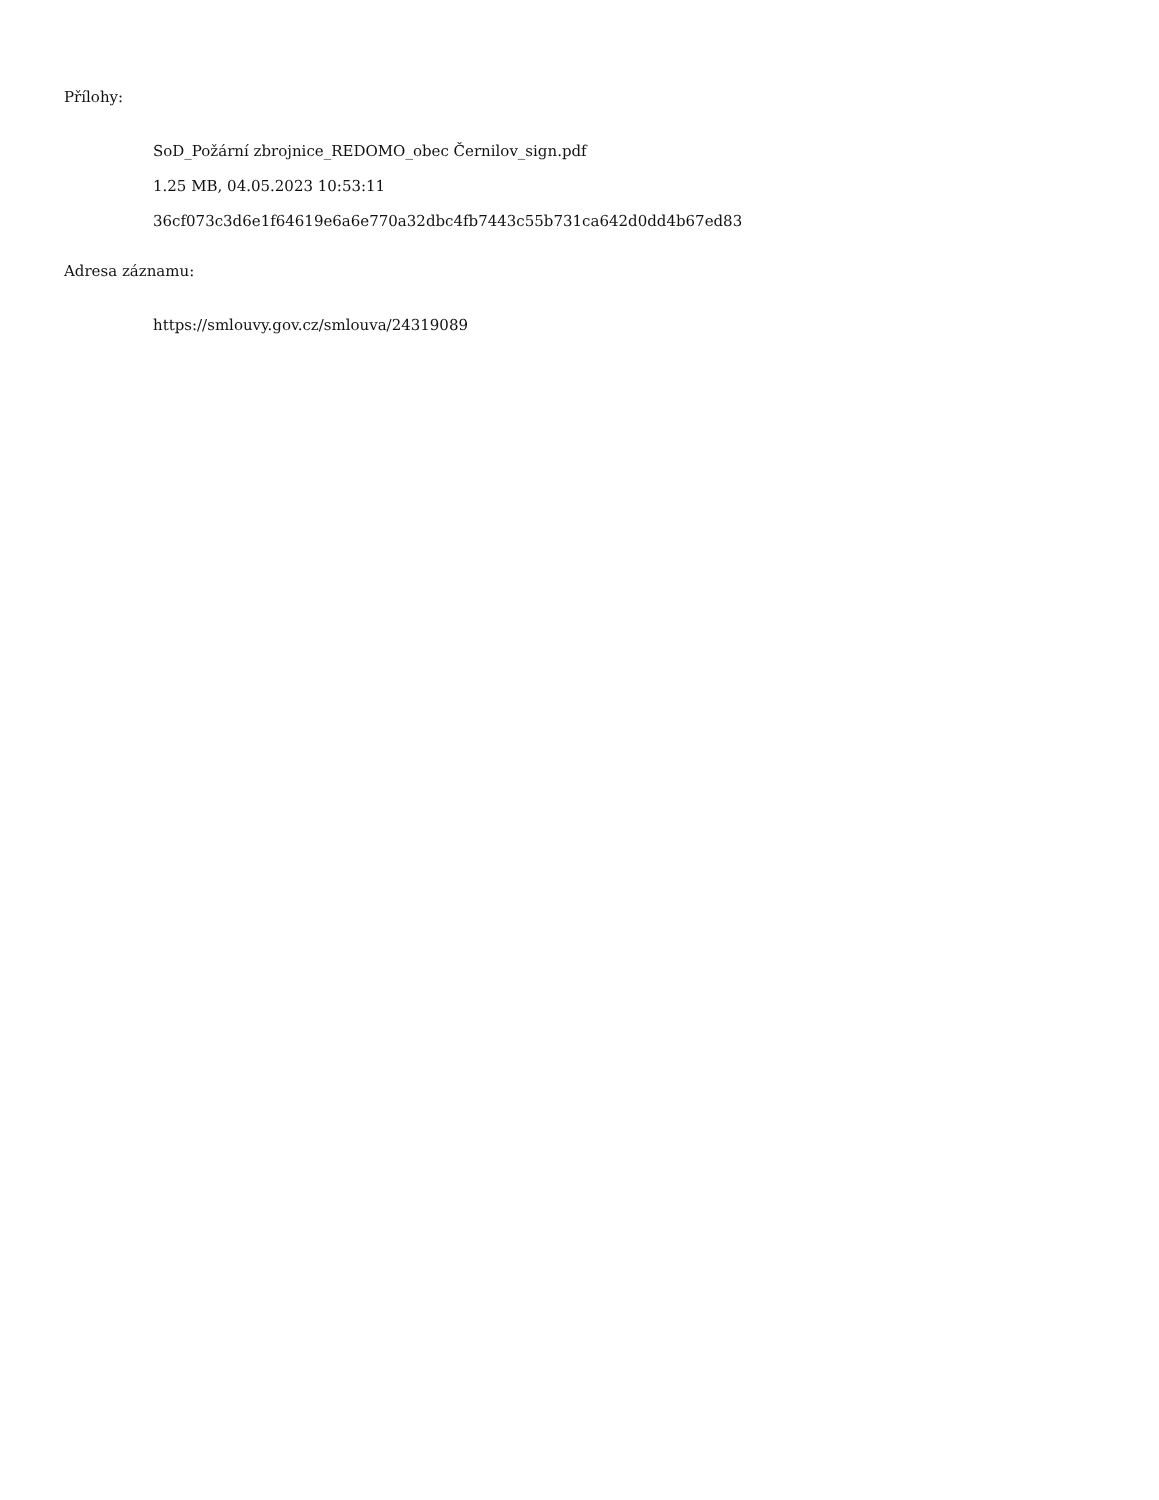Přílohy:
SoD_Požární zbrojnice_REDOMO_obec Černilov_sign.pdf
1.25 MB, 04.05.2023 10:53:11
36cf073c3d6e1f64619e6a6e770a32dbc4fb7443c55b731ca642d0dd4b67ed83
Adresa záznamu:
https://smlouvy.gov.cz/smlouva/24319089